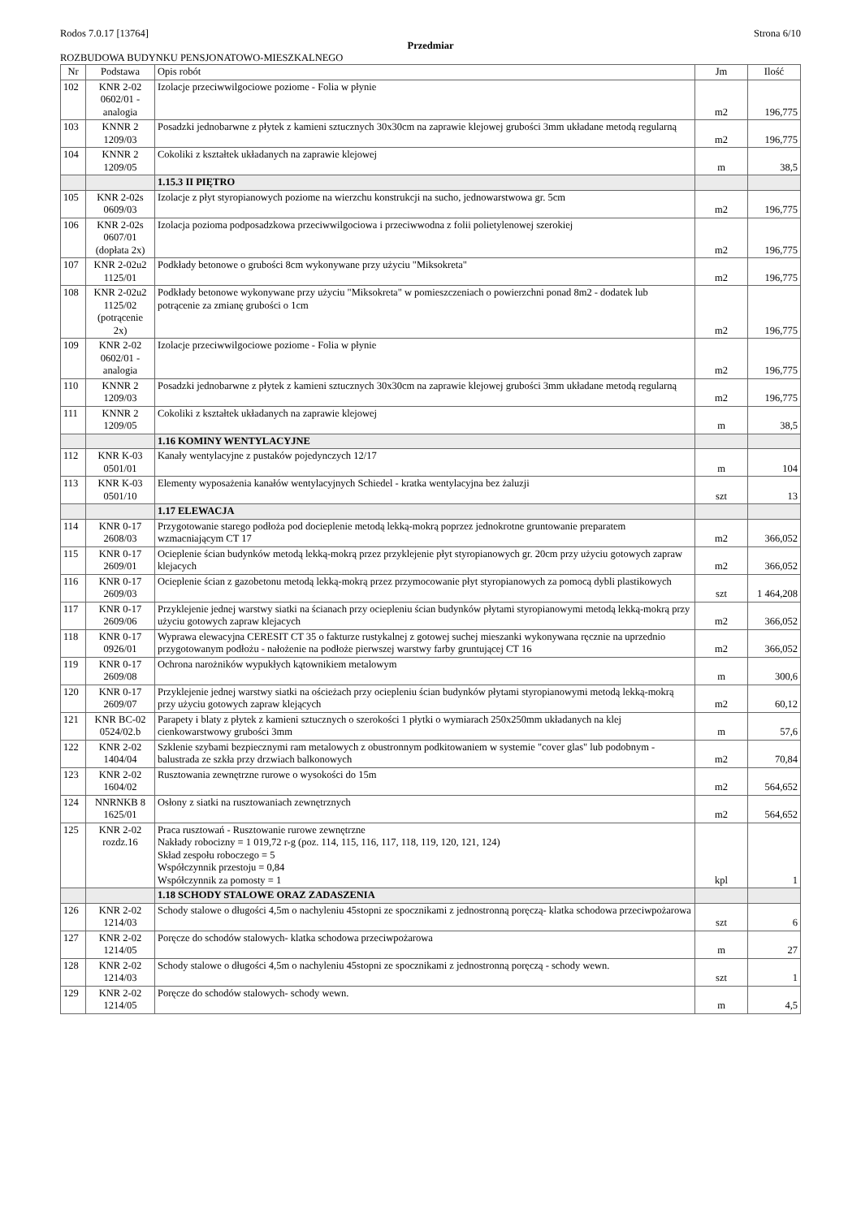Rodos 7.0.17 [13764] Strona 6/10
Przedmiar
ROZBUDOWA BUDYNKU PENSJONATOWO-MIESZKALNEGO
| Nr | Podstawa | Opis robót | Jm | Ilość |
| --- | --- | --- | --- | --- |
| 102 | KNR 2-02 0602/01 - analogia | Izolacje przeciwwilgociowe poziome - Folia w płynie | m2 | 196,775 |
| 103 | KNNR 2 1209/03 | Posadzki jednobarwne z płytek z kamieni sztucznych 30x30cm na zaprawie klejowej grubości 3mm układane metodą regularną | m2 | 196,775 |
| 104 | KNNR 2 1209/05 | Cokoliki z kształtek układanych na zaprawie klejowej | m | 38,5 |
| | | 1.15.3 II PIĘTRO | | |
| 105 | KNR 2-02s 0609/03 | Izolacje z płyt styropianowych poziome na wierzchu konstrukcji na sucho, jednowarstwowa gr. 5cm | m2 | 196,775 |
| 106 | KNR 2-02s 0607/01 (dopłata 2x) | Izolacja pozioma podposadzkowa przeciwwilgociowa i przeciwwodna z folii polietylenowej szerokiej | m2 | 196,775 |
| 107 | KNR 2-02u2 1125/01 | Podkłady betonowe o grubości 8cm wykonywane przy użyciu "Miksokreta" | m2 | 196,775 |
| 108 | KNR 2-02u2 1125/02 (potrącenie 2x) | Podkłady betonowe wykonywane przy użyciu "Miksokreta" w pomieszczeniach o powierzchni ponad 8m2 - dodatek lub potrącenie za zmianę grubości o 1cm | m2 | 196,775 |
| 109 | KNR 2-02 0602/01 - analogia | Izolacje przeciwwilgociowe poziome - Folia w płynie | m2 | 196,775 |
| 110 | KNNR 2 1209/03 | Posadzki jednobarwne z płytek z kamieni sztucznych 30x30cm na zaprawie klejowej grubości 3mm układane metodą regularną | m2 | 196,775 |
| 111 | KNNR 2 1209/05 | Cokoliki z kształtek układanych na zaprawie klejowej | m | 38,5 |
| | | 1.16 KOMINY WENTYLACYJNE | | |
| 112 | KNR K-03 0501/01 | Kanały wentylacyjne z pustaków pojedynczych 12/17 | m | 104 |
| 113 | KNR K-03 0501/10 | Elementy wyposażenia kanałów wentylacyjnych Schiedel - kratka wentylacyjna bez żaluzji | szt | 13 |
| | | 1.17 ELEWACJA | | |
| 114 | KNR 0-17 2608/03 | Przygotowanie starego podłoża pod docieplenie metodą lekką-mokrą poprzez jednokrotne gruntowanie preparatem wzmacniającym CT 17 | m2 | 366,052 |
| 115 | KNR 0-17 2609/01 | Ocieplenie ścian budynków metodą lekką-mokrą przez przyklejenie płyt styropianowych gr. 20cm przy użyciu gotowych zapraw klejacych | m2 | 366,052 |
| 116 | KNR 0-17 2609/03 | Ocieplenie ścian z gazobetonu metodą lekką-mokrą przez przymocowanie płyt styropianowych za pomocą dybli plastikowych | szt | 1 464,208 |
| 117 | KNR 0-17 2609/06 | Przyklejenie jednej warstwy siatki na ścianach przy ociepleniu ścian budynków płytami styropianowymi metodą lekką-mokrą przy użyciu gotowych zapraw klejacych | m2 | 366,052 |
| 118 | KNR 0-17 0926/01 | Wyprawa elewacyjna CERESIT CT 35 o fakturze rustykalnej z gotowej suchej mieszanki wykonywana ręcznie na uprzednio przygotowanym podłożu - nałożenie na podłoże pierwszej warstwy farby gruntującej CT 16 | m2 | 366,052 |
| 119 | KNR 0-17 2609/08 | Ochrona narożników wypukłych kątownikiem metalowym | m | 300,6 |
| 120 | KNR 0-17 2609/07 | Przyklejenie jednej warstwy siatki na ościeżach przy ociepleniu ścian budynków płytami styropianowymi metodą lekką-mokrą przy użyciu gotowych zapraw klejących | m2 | 60,12 |
| 121 | KNR BC-02 0524/02.b | Parapety i blaty z płytek z kamieni sztucznych o szerokości 1 płytki o wymiarach 250x250mm układanych na klej cienkowarstwowy grubości 3mm | m | 57,6 |
| 122 | KNR 2-02 1404/04 | Szklenie szybami bezpiecznymi ram metalowych z obustronnym podkitowaniem w systemie "cover glas" lub podobnym - balustrada ze szkła przy drzwiach balkonowych | m2 | 70,84 |
| 123 | KNR 2-02 1604/02 | Rusztowania zewnętrzne rurowe o wysokości do 15m | m2 | 564,652 |
| 124 | NNRNKB 8 1625/01 | Osłony z siatki na rusztowaniach zewnętrznych | m2 | 564,652 |
| 125 | KNR 2-02 rozdz.16 | Praca rusztowań - Rusztowanie rurowe zewnętrzne Nakłady robocizny = 1 019,72 r-g (poz. 114, 115, 116, 117, 118, 119, 120, 121, 124) Skład zespołu roboczego = 5 Współczynnik przestoju = 0,84 Współczynnik za pomosty = 1 | kpl | 1 |
| | | 1.18 SCHODY STALOWE ORAZ ZADASZENIA | | |
| 126 | KNR 2-02 1214/03 | Schody stalowe o długości 4,5m o nachyleniu 45stopni ze spocznikami z jednostronną poręczą- klatka schodowa przeciwpożarowa | szt | 6 |
| 127 | KNR 2-02 1214/05 | Poręcze do schodów stalowych- klatka schodowa przeciwpożarowa | m | 27 |
| 128 | KNR 2-02 1214/03 | Schody stalowe o długości 4,5m o nachyleniu 45stopni ze spocznikami z jednostronną poręczą - schody wewn. | szt | 1 |
| 129 | KNR 2-02 1214/05 | Poręcze do schodów stalowych- schody wewn. | m | 4,5 |